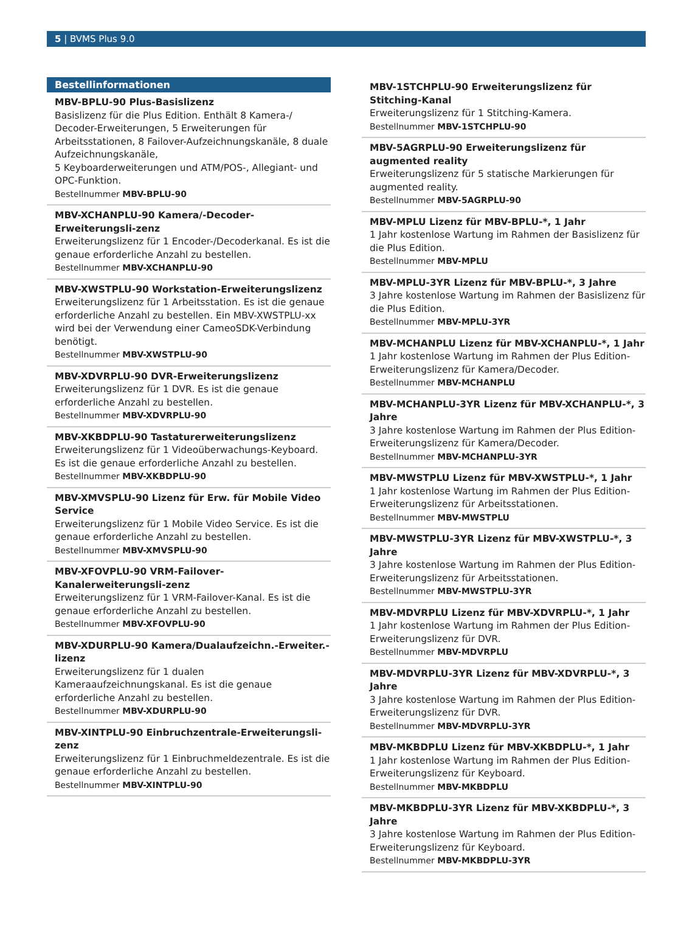5 | BVMS Plus 9.0
Bestellinformationen
MBV-BPLU-90 Plus-Basislizenz
Basislizenz für die Plus Edition. Enthält 8 Kamera-/ Decoder-Erweiterungen, 5 Erweiterungen für Arbeitsstationen, 8 Failover-Aufzeichnungskanäle, 8 duale Aufzeichnungskanäle,
5 Keyboarderweiterungen und ATM/POS-, Allegiant- und OPC-Funktion.
Bestellnummer MBV-BPLU-90
MBV-XCHANPLU-90 Kamera/-Decoder-Erweiterungsli-zenz
Erweiterungslizenz für 1 Encoder-/Decoderkanal. Es ist die genaue erforderliche Anzahl zu bestellen.
Bestellnummer MBV-XCHANPLU-90
MBV-XWSTPLU-90 Workstation-Erweiterungslizenz
Erweiterungslizenz für 1 Arbeitsstation. Es ist die genaue erforderliche Anzahl zu bestellen. Ein MBV-XWSTPLU-xx wird bei der Verwendung einer CameoSDK-Verbindung benötigt.
Bestellnummer MBV-XWSTPLU-90
MBV-XDVRPLU-90 DVR-Erweiterungslizenz
Erweiterungslizenz für 1 DVR. Es ist die genaue erforderliche Anzahl zu bestellen.
Bestellnummer MBV-XDVRPLU-90
MBV-XKBDPLU-90 Tastaturerweiterungslizenz
Erweiterungslizenz für 1 Videoüberwachungs-Keyboard. Es ist die genaue erforderliche Anzahl zu bestellen.
Bestellnummer MBV-XKBDPLU-90
MBV-XMVSPLU-90 Lizenz für Erw. für Mobile Video Service
Erweiterungslizenz für 1 Mobile Video Service. Es ist die genaue erforderliche Anzahl zu bestellen.
Bestellnummer MBV-XMVSPLU-90
MBV-XFOVPLU-90 VRM-Failover-Kanalerweiterungsli-zenz
Erweiterungslizenz für 1 VRM-Failover-Kanal. Es ist die genaue erforderliche Anzahl zu bestellen.
Bestellnummer MBV-XFOVPLU-90
MBV-XDURPLU-90 Kamera/Dualaufzeichn.-Erweiter.-lizenz
Erweiterungslizenz für 1 dualen Kameraaufzeichnungskanal. Es ist die genaue erforderliche Anzahl zu bestellen.
Bestellnummer MBV-XDURPLU-90
MBV-XINTPLU-90 Einbruchzentrale-Erweiterungsli-zenz
Erweiterungslizenz für 1 Einbruchmeldezentrale. Es ist die genaue erforderliche Anzahl zu bestellen.
Bestellnummer MBV-XINTPLU-90
MBV-1STCHPLU-90 Erweiterungslizenz für Stitching-Kanal
Erweiterungslizenz für 1 Stitching-Kamera.
Bestellnummer MBV-1STCHPLU-90
MBV-5AGRPLU-90 Erweiterungslizenz für augmented reality
Erweiterungslizenz für 5 statische Markierungen für augmented reality.
Bestellnummer MBV-5AGRPLU-90
MBV-MPLU Lizenz für MBV-BPLU-*, 1 Jahr
1 Jahr kostenlose Wartung im Rahmen der Basislizenz für die Plus Edition.
Bestellnummer MBV-MPLU
MBV-MPLU-3YR Lizenz für MBV-BPLU-*, 3 Jahre
3 Jahre kostenlose Wartung im Rahmen der Basislizenz für die Plus Edition.
Bestellnummer MBV-MPLU-3YR
MBV-MCHANPLU Lizenz für MBV-XCHANPLU-*, 1 Jahr
1 Jahr kostenlose Wartung im Rahmen der Plus Edition-Erweiterungslizenz für Kamera/Decoder.
Bestellnummer MBV-MCHANPLU
MBV-MCHANPLU-3YR Lizenz für MBV-XCHANPLU-*, 3 Jahre
3 Jahre kostenlose Wartung im Rahmen der Plus Edition-Erweiterungslizenz für Kamera/Decoder.
Bestellnummer MBV-MCHANPLU-3YR
MBV-MWSTPLU Lizenz für MBV-XWSTPLU-*, 1 Jahr
1 Jahr kostenlose Wartung im Rahmen der Plus Edition-Erweiterungslizenz für Arbeitsstationen.
Bestellnummer MBV-MWSTPLU
MBV-MWSTPLU-3YR Lizenz für MBV-XWSTPLU-*, 3 Jahre
3 Jahre kostenlose Wartung im Rahmen der Plus Edition-Erweiterungslizenz für Arbeitsstationen.
Bestellnummer MBV-MWSTPLU-3YR
MBV-MDVRPLU Lizenz für MBV-XDVRPLU-*, 1 Jahr
1 Jahr kostenlose Wartung im Rahmen der Plus Edition-Erweiterungslizenz für DVR.
Bestellnummer MBV-MDVRPLU
MBV-MDVRPLU-3YR Lizenz für MBV-XDVRPLU-*, 3 Jahre
3 Jahre kostenlose Wartung im Rahmen der Plus Edition-Erweiterungslizenz für DVR.
Bestellnummer MBV-MDVRPLU-3YR
MBV-MKBDPLU Lizenz für MBV-XKBDPLU-*, 1 Jahr
1 Jahr kostenlose Wartung im Rahmen der Plus Edition-Erweiterungslizenz für Keyboard.
Bestellnummer MBV-MKBDPLU
MBV-MKBDPLU-3YR Lizenz für MBV-XKBDPLU-*, 3 Jahre
3 Jahre kostenlose Wartung im Rahmen der Plus Edition-Erweiterungslizenz für Keyboard.
Bestellnummer MBV-MKBDPLU-3YR